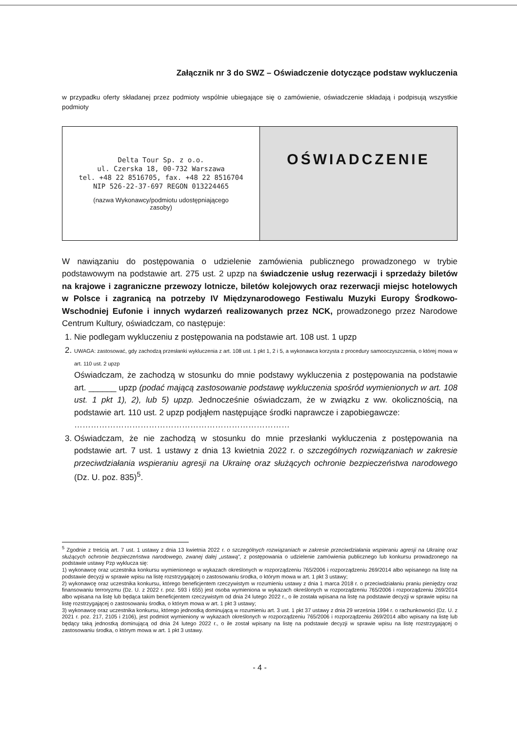Załącznik nr 3 do SWZ – Oświadczenie dotyczące podstaw wykluczenia
w przypadku oferty składanej przez podmioty wspólnie ubiegające się o zamówienie, oświadczenie składają i podpisują wszystkie podmioty
| Delta Tour Sp. z o.o. ul. Czerska 18, 00-732 Warszawa tel. +48 22 8516705, fax. +48 22 8516704 NIP 526-22-37-697 REGON 013224465 (nazwa Wykonawcy/podmiotu udostępniającego zasoby) | OŚWIADCZENIE |
W nawiązaniu do postępowania o udzielenie zamówienia publicznego prowadzonego w trybie podstawowym na podstawie art. 275 ust. 2 upzp na świadczenie usług rezerwacji i sprzedaży biletów na krajowe i zagraniczne przewozy lotnicze, biletów kolejowych oraz rezerwacji miejsc hotelowych w Polsce i zagranicą na potrzeby IV Międzynarodowego Festiwalu Muzyki Europy Środkowo-Wschodniej Eufonie i innych wydarzeń realizowanych przez NCK, prowadzonego przez Narodowe Centrum Kultury, oświadczam, co następuje:
1. Nie podlegam wykluczeniu z postępowania na podstawie art. 108 ust. 1 upzp
2. UWAGA: zastosować, gdy zachodzą przesłanki wykluczenia z art. 108 ust. 1 pkt 1, 2 i 5, a wykonawca korzysta z procedury samooczyszczenia, o której mowa w art. 110 ust. 2 upzp
Oświadczam, że zachodzą w stosunku do mnie podstawy wykluczenia z postępowania na podstawie art. ______ upzp (podać mającą zastosowanie podstawę wykluczenia spośród wymienionych w art. 108 ust. 1 pkt 1), 2), lub 5) upzp. Jednocześnie oświadczam, że w związku z ww. okolicznością, na podstawie art. 110 ust. 2 upzp podjąłem następujące środki naprawcze i zapobiegawcze:
……………………………………………………………………
3. Oświadczam, że nie zachodzą w stosunku do mnie przesłanki wykluczenia z postępowania na podstawie art. 7 ust. 1 ustawy z dnia 13 kwietnia 2022 r. o szczególnych rozwiązaniach w zakresie przeciwdziałania wspieraniu agresji na Ukrainę oraz służących ochronie bezpieczeństwa narodowego (Dz. U. poz. 835)<sup>5</sup>.
<sup>5</sup> Zgodnie z treścią art. 7 ust. 1 ustawy z dnia 13 kwietnia 2022 r. o szczególnych rozwiązaniach w zakresie przeciwdziałania wspieraniu agresji na Ukrainę oraz służących ochronie bezpieczeństwa narodowego, zwanej dalej „ustawą”, z postępowania o udzielenie zamówienia publicznego lub konkursu prowadzonego na podstawie ustawy Pzp wyklucza się:
1) wykonawcę oraz uczestnika konkursu wymienionego w wykazach określonych w rozporządzeniu 765/2006 i rozporządzeniu 269/2014 albo wpisanego na listę na podstawie decyzji w sprawie wpisu na listę rozstrzygającej o zastosowaniu środka, o którym mowa w art. 1 pkt 3 ustawy;
2) wykonawcę oraz uczestnika konkursu, którego beneficjentem rzeczywistym w rozumieniu ustawy z dnia 1 marca 2018 r. o przeciwdziałaniu praniu pieniędzy oraz finansowaniu terroryzmu (Dz. U. z 2022 r. poz. 593 i 655) jest osoba wymieniona w wykazach określonych w rozporządzeniu 765/2006 i rozporządzeniu 269/2014 albo wpisana na listę lub będąca takim beneficjentem rzeczywistym od dnia 24 lutego 2022 r., o ile została wpisana na listę na podstawie decyzji w sprawie wpisu na listę rozstrzygającej o zastosowaniu środka, o którym mowa w art. 1 pkt 3 ustawy;
3) wykonawcę oraz uczestnika konkursu, którego jednostką dominującą w rozumieniu art. 3 ust. 1 pkt 37 ustawy z dnia 29 września 1994 r. o rachunkowości (Dz. U. z 2021 r. poz. 217, 2105 i 2106), jest podmiot wymieniony w wykazach określonych w rozporządzeniu 765/2006 i rozporządzeniu 269/2014 albo wpisany na listę lub będący taką jednostką dominującą od dnia 24 lutego 2022 r., o ile został wpisany na listę na podstawie decyzji w sprawie wpisu na listę rozstrzygającej o zastosowaniu środka, o którym mowa w art. 1 pkt 3 ustawy.
- 4 -